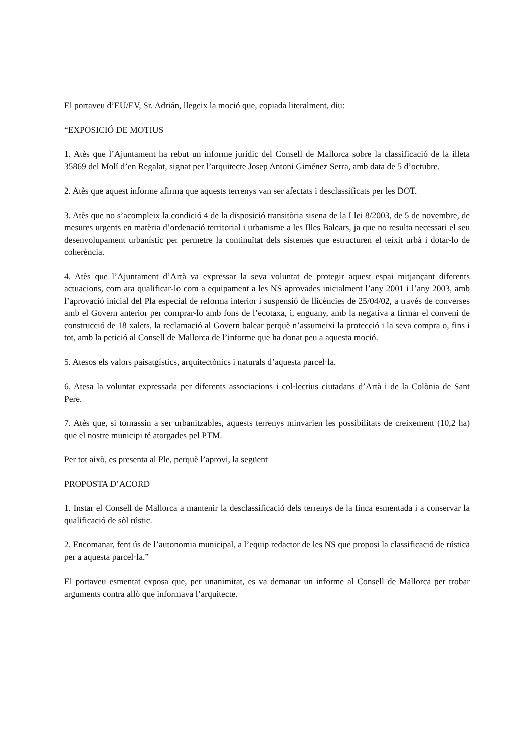El portaveu d’EU/EV, Sr. Adrián, llegeix la moció que, copiada literalment, diu:
“EXPOSICIÓ DE MOTIUS
1. Atès que l’Ajuntament ha rebut un informe jurídic del Consell de Mallorca sobre la classificació de la illeta 35869 del Molí d’en Regalat, signat per l’arquitecte Josep Antoni Giménez Serra, amb data de 5 d’octubre.
2. Atès que aquest informe afirma que aquests terrenys van ser afectats i desclassificats per les DOT.
3. Atès que no s’acompleix la condició 4 de la disposició transitòria sisena de la Llei 8/2003, de 5 de novembre, de mesures urgents en matèria d’ordenació territorial i urbanisme a les Illes Balears, ja que no resulta necessari el seu desenvolupament urbanístic per permetre la continuïtat dels sistemes que estructuren el teixit urbà i dotar-lo de coherència.
4. Atès que l’Ajuntament d’Artà va expressar la seva voluntat de protegir aquest espai mitjançant diferents actuacions, com ara qualificar-lo com a equipament a les NS aprovades inicialment l’any 2001 i l’any 2003, amb l’aprovació inicial del Pla especial de reforma interior i suspensió de llicències de 25/04/02, a través de converses amb el Govern anterior per comprar-lo amb fons de l’ecotaxa, i, enguany, amb la negativa a firmar el conveni de construcció de 18 xalets, la reclamació al Govern balear perquè n’assumeixi la protecció i la seva compra o, fins i tot, amb la petició al Consell de Mallorca de l’informe que ha donat peu a aquesta moció.
5. Atesos els valors paisatgístics, arquitectònics i naturals d’aquesta parcel·la.
6. Atesa la voluntat expressada per diferents associacions i col·lectius ciutadans d’Artà i de la Colònia de Sant Pere.
7. Atès que, si tornassin a ser urbanitzables, aquests terrenys minvarien les possibilitats de creixement (10,2 ha) que el nostre municipi té atorgades pel PTM.
Per tot això, es presenta al Ple, perquè l’aprovi, la següent
PROPOSTA D’ACORD
1. Instar el Consell de Mallorca a mantenir la desclassificació dels terrenys de la finca esmentada i a conservar la qualificació de sòl rústic.
2. Encomanar, fent ús de l’autonomia municipal, a l’equip redactor de les NS que proposi la classificació de rústica per a aquesta parcel·la.”
El portaveu esmentat exposa que, per unanimitat, es va demanar un informe al Consell de Mallorca per trobar arguments contra allò que informava l’arquitecte.